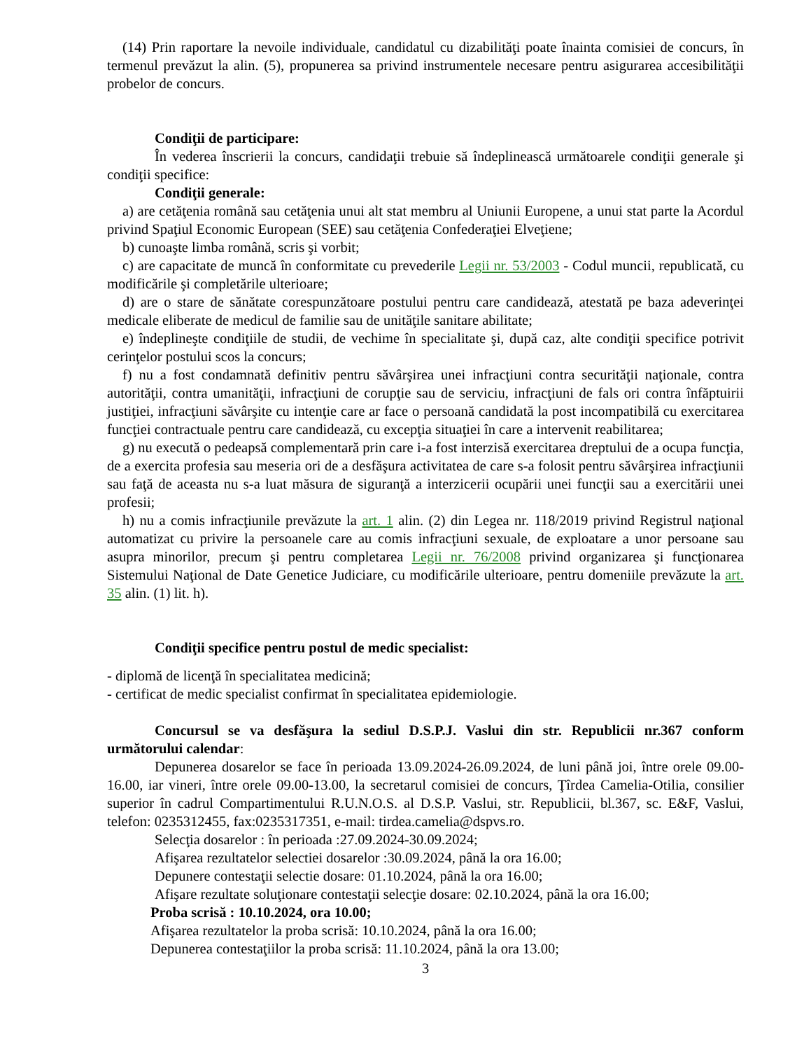(14) Prin raportare la nevoile individuale, candidatul cu dizabilităţi poate înainta comisiei de concurs, în termenul prevăzut la alin. (5), propunerea sa privind instrumentele necesare pentru asigurarea accesibilităţii probelor de concurs.
Condiţii de participare:
În vederea înscrierii la concurs, candidaţii trebuie să îndeplinească următoarele condiţii generale şi condiţii specifice:
Condiţii generale:
a) are cetăţenia română sau cetăţenia unui alt stat membru al Uniunii Europene, a unui stat parte la Acordul privind Spaţiul Economic European (SEE) sau cetăţenia Confederaţiei Elveţiene;
b) cunoaşte limba română, scris şi vorbit;
c) are capacitate de muncă în conformitate cu prevederile Legii nr. 53/2003 - Codul muncii, republicată, cu modificările şi completările ulterioare;
d) are o stare de sănătate corespunzătoare postului pentru care candidează, atestată pe baza adeverinţei medicale eliberate de medicul de familie sau de unităţile sanitare abilitate;
e) îndeplineşte condiţiile de studii, de vechime în specialitate şi, după caz, alte condiţii specifice potrivit cerinţelor postului scos la concurs;
f) nu a fost condamnată definitiv pentru săvârşirea unei infracţiuni contra securităţii naţionale, contra autorităţii, contra umanităţii, infracţiuni de corupţie sau de serviciu, infracţiuni de fals ori contra înfăptuirii justiţiei, infracţiuni săvârşite cu intenţie care ar face o persoană candidată la post incompatibilă cu exercitarea funcţiei contractuale pentru care candidează, cu excepţia situaţiei în care a intervenit reabilitarea;
g) nu execută o pedeapsă complementară prin care i-a fost interzisă exercitarea dreptului de a ocupa funcţia, de a exercita profesia sau meseria ori de a desfăşura activitatea de care s-a folosit pentru săvârşirea infracţiunii sau faţă de aceasta nu s-a luat măsura de siguranţă a interzicerii ocupării unei funcţii sau a exercitării unei profesii;
h) nu a comis infracţiunile prevăzute la art. 1 alin. (2) din Legea nr. 118/2019 privind Registrul naţional automatizat cu privire la persoanele care au comis infracţiuni sexuale, de exploatare a unor persoane sau asupra minorilor, precum şi pentru completarea Legii nr. 76/2008 privind organizarea şi funcţionarea Sistemului Naţional de Date Genetice Judiciare, cu modificările ulterioare, pentru domeniile prevăzute la art. 35 alin. (1) lit. h).
Condiţii specifice pentru postul de medic specialist:
- diplomă de licenţă în specialitatea medicină;
- certificat de medic specialist confirmat în specialitatea epidemiologie.
Concursul se va desfăşura la sediul D.S.P.J. Vaslui din str. Republicii nr.367 conform următorului calendar:
Depunerea dosarelor se face în perioada 13.09.2024-26.09.2024, de luni până joi, între orele 09.00-16.00, iar vineri, între orele 09.00-13.00, la secretarul comisiei de concurs, Ţîrdea Camelia-Otilia, consilier superior în cadrul Compartimentului R.U.N.O.S. al D.S.P. Vaslui, str. Republicii, bl.367, sc. E&F, Vaslui, telefon: 0235312455, fax:0235317351, e-mail: tirdea.camelia@dspvs.ro.
Selecţia dosarelor : în perioada :27.09.2024-30.09.2024;
Afişarea rezultatelor selectiei dosarelor :30.09.2024, până la ora 16.00;
Depunere contestaţii selectie dosare: 01.10.2024, până la ora 16.00;
Afişare rezultate soluţionare contestaţii selecţie dosare: 02.10.2024, până la ora 16.00;
Proba scrisă : 10.10.2024, ora 10.00;
Afişarea rezultatelor la proba scrisă: 10.10.2024, până la ora 16.00;
Depunerea contestaţiilor la proba scrisă: 11.10.2024, până la ora 13.00;
3